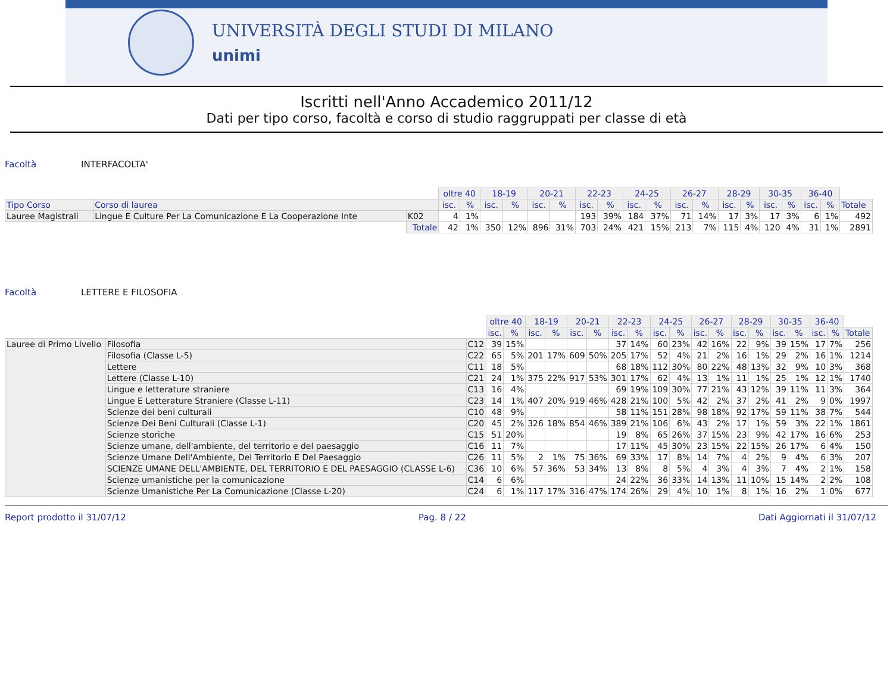UNIVERSITÀ DEGLI STUDI DI MILANO
unimi
Iscritti nell'Anno Accademico 2011/12
Dati per tipo corso, facoltà e corso di studio raggruppati per classe di età
Facoltà INTERFACOLTA'
| | | | oltre 40 | | 18-19 | | 20-21 | | 22-23 | | 24-25 | | 26-27 | | 28-29 | | 30-35 | | 36-40 | | |
| Tipo Corso | Corso di laurea | | isc. | % | isc. | % | isc. | % | isc. | % | isc. | % | isc. | % | isc. | % | isc. | % | isc. | % | Totale |
| Lauree Magistrali | Lingue E Culture Per La Comunicazione E La Cooperazione Inte | K02 | 4 | 1% | | | | | 193 | 39% | 184 | 37% | 71 | 14% | 17 | 3% | 17 | 3% | 6 | 1% | 492 |
| | | Totale | 42 | 1% | 350 | 12% | 896 | 31% | 703 | 24% | 421 | 15% | 213 | 7% | 115 | 4% | 120 | 4% | 31 | 1% | 2891 |
Facoltà LETTERE E FILOSOFIA
| | | | oltre 40 | | 18-19 | | 20-21 | | 22-23 | | 24-25 | | 26-27 | | 28-29 | | 30-35 | | 36-40 | | |
| | | | isc. | % | isc. | % | isc. | % | isc. | % | isc. | % | isc. | % | isc. | % | isc. | % | isc. | % | Totale |
| Lauree di Primo Livello | Filosofia | C12 | 39 | 15% | | | | | 37 | 14% | 60 | 23% | 42 | 16% | 22 | 9% | 39 | 15% | 17 | 7% | 256 |
| | Filosofia (Classe L-5) | C22 | 65 | 5% | 201 | 17% | 609 | 50% | 205 | 17% | 52 | 4% | 21 | 2% | 16 | 1% | 29 | 2% | 16 | 1% | 1214 |
| | Lettere | C11 | 18 | 5% | | | | | 68 | 18% | 112 | 30% | 80 | 22% | 48 | 13% | 32 | 9% | 10 | 3% | 368 |
| | Lettere (Classe L-10) | C21 | 24 | 1% | 375 | 22% | 917 | 53% | 301 | 17% | 62 | 4% | 13 | 1% | 11 | 1% | 25 | 1% | 12 | 1% | 1740 |
| | Lingue e letterature straniere | C13 | 16 | 4% | | | | | 69 | 19% | 109 | 30% | 77 | 21% | 43 | 12% | 39 | 11% | 11 | 3% | 364 |
| | Lingue E Letterature Straniere (Classe L-11) | C23 | 14 | 1% | 407 | 20% | 919 | 46% | 428 | 21% | 100 | 5% | 42 | 2% | 37 | 2% | 41 | 2% | 9 | 0% | 1997 |
| | Scienze dei beni culturali | C10 | 48 | 9% | | | | | 58 | 11% | 151 | 28% | 98 | 18% | 92 | 17% | 59 | 11% | 38 | 7% | 544 |
| | Scienze Dei Beni Culturali (Classe L-1) | C20 | 45 | 2% | 326 | 18% | 854 | 46% | 389 | 21% | 106 | 6% | 43 | 2% | 17 | 1% | 59 | 3% | 22 | 1% | 1861 |
| | Scienze storiche | C15 | 51 | 20% | | | | | 19 | 8% | 65 | 26% | 37 | 15% | 23 | 9% | 42 | 17% | 16 | 6% | 253 |
| | Scienze umane, dell'ambiente, del territorio e del paesaggio | C16 | 11 | 7% | | | | | 17 | 11% | 45 | 30% | 23 | 15% | 22 | 15% | 26 | 17% | 6 | 4% | 150 |
| | Scienze Umane Dell'Ambiente, Del Territorio E Del Paesaggio | C26 | 11 | 5% | 2 | 1% | 75 | 36% | 69 | 33% | 17 | 8% | 14 | 7% | 4 | 2% | 9 | 4% | 6 | 3% | 207 |
| | SCIENZE UMANE DELL'AMBIENTE, DEL TERRITORIO E DEL PAESAGGIO (CLASSE L-6) | C36 | 10 | 6% | 57 | 36% | 53 | 34% | 13 | 8% | 8 | 5% | 4 | 3% | 4 | 3% | 7 | 4% | 2 | 1% | 158 |
| | Scienze umanistiche per la comunicazione | C14 | 6 | 6% | | | | | 24 | 22% | 36 | 33% | 14 | 13% | 11 | 10% | 15 | 14% | 2 | 2% | 108 |
| | Scienze Umanistiche Per La Comunicazione (Classe L-20) | C24 | 6 | 1% | 117 | 17% | 316 | 47% | 174 | 26% | 29 | 4% | 10 | 1% | 8 | 1% | 16 | 2% | 1 | 0% | 677 |
Report prodotto il 31/07/12 Pag. 8 / 22 Dati Aggiornati il 31/07/12